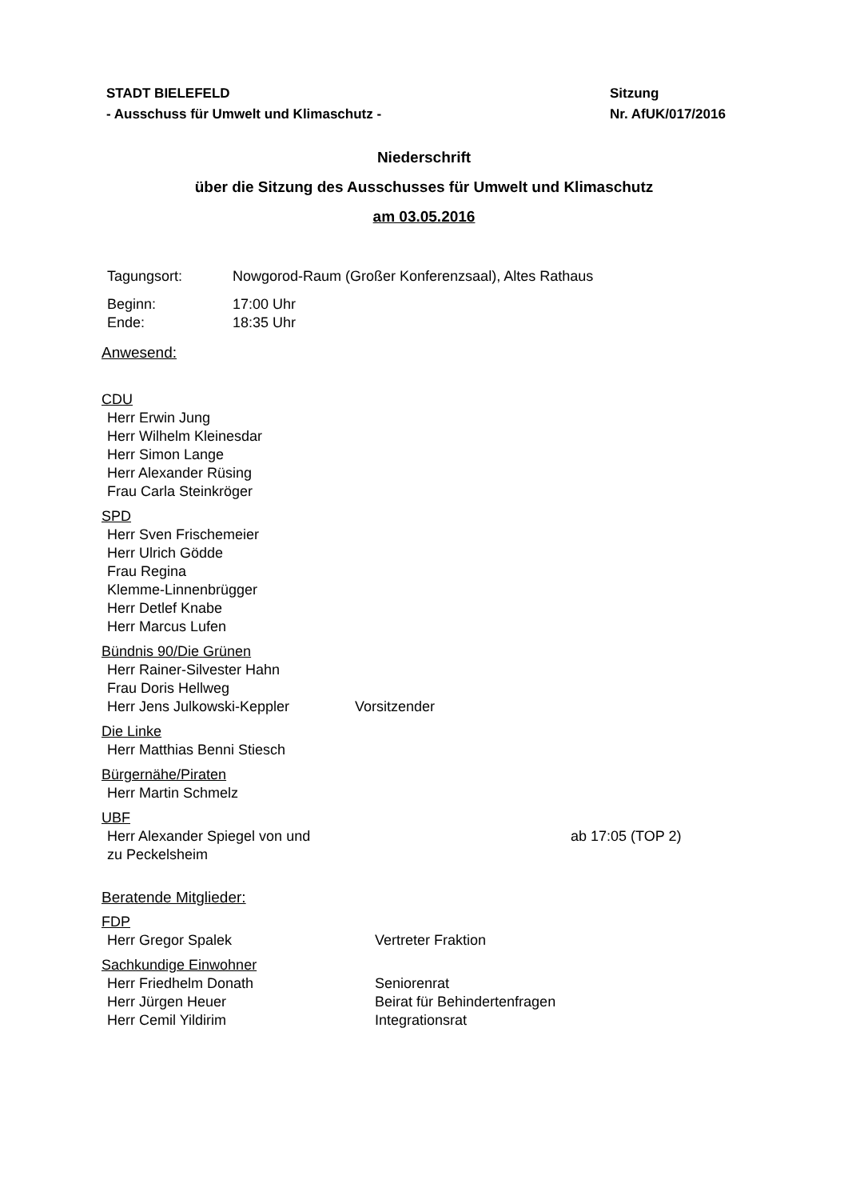STADT BIELEFELD
- Ausschuss für Umwelt und Klimaschutz -
Sitzung
Nr. AfUK/017/2016
Niederschrift
über die Sitzung des Ausschusses für Umwelt und Klimaschutz
am 03.05.2016
Tagungsort: Nowgorod-Raum (Großer Konferenzsaal), Altes Rathaus
Beginn: 17:00 Uhr
Ende: 18:35 Uhr
Anwesend:
CDU
Herr Erwin Jung
Herr Wilhelm Kleinesdar
Herr Simon Lange
Herr Alexander Rüsing
Frau Carla Steinkröger
SPD
Herr Sven Frischemeier
Herr Ulrich Gödde
Frau Regina
Klemme-Linnenbrügger
Herr Detlef Knabe
Herr Marcus Lufen
Bündnis 90/Die Grünen
Herr Rainer-Silvester Hahn
Frau Doris Hellweg
Herr Jens Julkowski-Keppler Vorsitzender
Die Linke
Herr Matthias Benni Stiesch
Bürgernähe/Piraten
Herr Martin Schmelz
UBF
Herr Alexander Spiegel von und
zu Peckelsheim ab 17:05 (TOP 2)
Beratende Mitglieder:
FDP
Herr Gregor Spalek Vertreter Fraktion
Sachkundige Einwohner
Herr Friedhelm Donath Seniorenrat
Herr Jürgen Heuer Beirat für Behindertenfragen
Herr Cemil Yildirim Integrationsrat